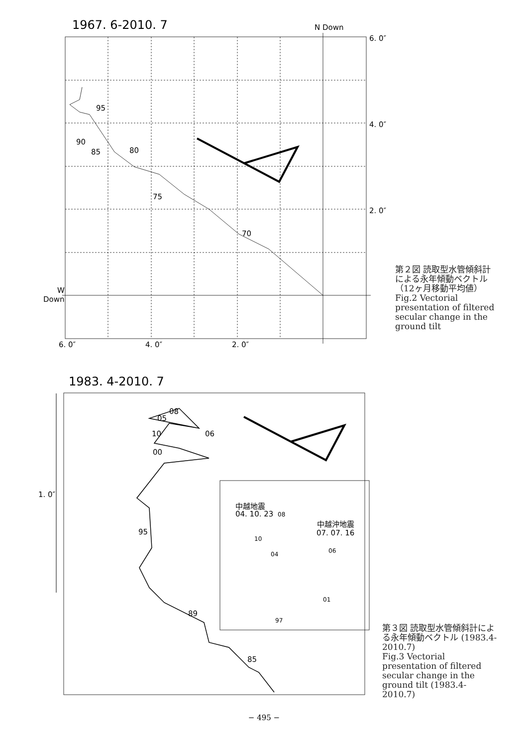1967. 6-2010. 7
1983. 4-2010. 7
N Down
6. 0″
4. 0″
2. 0″
W
Down
6. 0″
4. 0″
2. 0″
95
90
85
80
75
70
1. 0″
08
05
10
06
00
95
89
85
中越地震
04. 10. 23
中越沖地震
07. 07. 16
08
10
06
04
01
97
第２図 読取型水管傾斜計による永年傾動ベクトル（12ヶ月移動平均値）
Fig.2 Vectorial presentation of filtered secular change in the ground tilt
第３図 読取型水管傾斜計による永年傾動ベクトル (1983.4-2010.7)
Fig.3 Vectorial presentation of filtered secular change in the ground tilt (1983.4-2010.7)
− 495 −